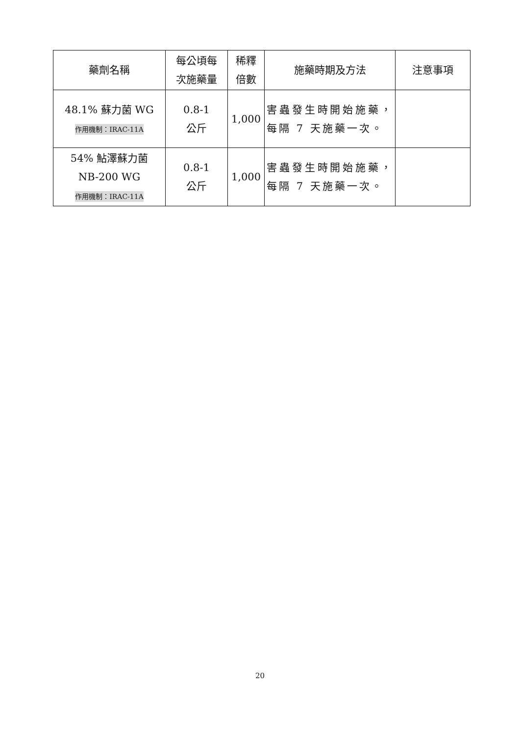| 藥劑名稱 | 每公頃每 次施藥量 | 稀釋 倍數 | 施藥時期及方法 | 注意事項 |
| --- | --- | --- | --- | --- |
| 48.1% 蘇力菌 WG 作用機制：IRAC-11A | 0.8-1 公斤 | 1,000 | 害蟲發生時開始施藥，每隔 7 天施藥一次。 | |
| 54% 鮎澤蘇力菌 NB-200 WG 作用機制：IRAC-11A | 0.8-1 公斤 | 1,000 | 害蟲發生時開始施藥，每隔 7 天施藥一次。 | |
20